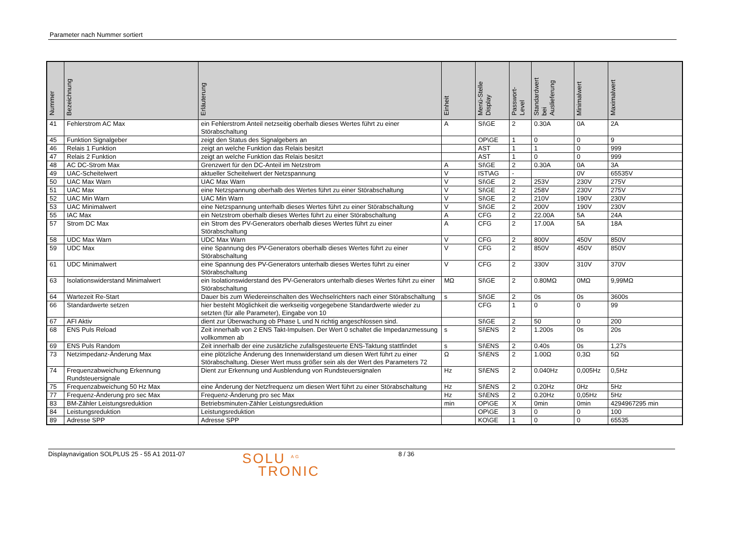Parameter nach Nummer sortiert
| Nummer | Bezeichnung | Erläuterung | Einheit | Menü-Stelle Display | Passwort- Level | Standardwert bei Auslieferung | Minimalwert | Maximalwert |
| --- | --- | --- | --- | --- | --- | --- | --- | --- |
| 41 | Fehlerstrom AC Max | ein Fehlerstrom Anteil netzseitig oberhalb dieses Wertes führt zu einer Störabschaltung | A | SI\GE | 2 | 0.30A | 0A | 2A |
| 45 | Funktion Signalgeber | zeigt den Status des Signalgebers an | | OP\GE | 1 | 0 | 0 | 9 |
| 46 | Relais 1 Funktion | zeigt an welche Funktion das Relais besitzt | | AST | 1 | 1 | 0 | 999 |
| 47 | Relais 2 Funktion | zeigt an welche Funktion das Relais besitzt | | AST | 1 | 0 | 0 | 999 |
| 48 | AC DC-Strom Max | Grenzwert für den DC-Anteil im Netzstrom | A | SI\GE | 2 | 0.30A | 0A | 3A |
| 49 | UAC-Scheitelwert | aktueller Scheitelwert der Netzspannung | V | IST\AG | - | | 0V | 65535V |
| 50 | UAC Max Warn | UAC Max Warn | V | SI\GE | 2 | 253V | 230V | 275V |
| 51 | UAC Max | eine Netzspannung oberhalb des Wertes führt zu einer Störabschaltung | V | SI\GE | 2 | 258V | 230V | 275V |
| 52 | UAC Min Warn | UAC Min Warn | V | SI\GE | 2 | 210V | 190V | 230V |
| 53 | UAC Minimalwert | eine Netzspannung unterhalb dieses Wertes führt zu einer Störabschaltung | V | SI\GE | 2 | 200V | 190V | 230V |
| 55 | IAC Max | ein Netzstrom oberhalb dieses Wertes führt zu einer Störabschaltung | A | CFG | 2 | 22.00A | 5A | 24A |
| 57 | Strom DC Max | ein Strom des PV-Generators oberhalb dieses Wertes führt zu einer Störabschaltung | A | CFG | 2 | 17.00A | 5A | 18A |
| 58 | UDC Max Warn | UDC Max Warn | V | CFG | 2 | 800V | 450V | 850V |
| 59 | UDC Max | eine Spannung des PV-Generators oberhalb dieses Wertes führt zu einer Störabschaltung | V | CFG | 2 | 850V | 450V | 850V |
| 61 | UDC Minimalwert | eine Spannung des PV-Generators unterhalb dieses Wertes führt zu einer Störabschaltung | V | CFG | 2 | 330V | 310V | 370V |
| 63 | Isolationswiderstand Minimalwert | ein Isolationswiderstand des PV-Generators unterhalb dieses Wertes führt zu einer Störabschaltung | MΩ | SI\GE | 2 | 0.80MΩ | 0MΩ | 9,99MΩ |
| 64 | Wartezeit Re-Start | Dauer bis zum Wiedereinschalten des Wechselrichters nach einer Störabschaltung | s | SI\GE | 2 | 0s | 0s | 3600s |
| 66 | Standardwerte setzen | hier besteht Möglichkeit die werkseitig vorgegebene Standardwerte wieder zu setzten (für alle Parameter), Eingabe von 10 | | CFG | 1 | 0 | 0 | 99 |
| 67 | AFI Aktiv | dient zur Überwachung ob Phase L und N richtig angeschlossen sind. | | SI\GE | 2 | 50 | 0 | 200 |
| 68 | ENS Puls Reload | Zeit innerhalb von 2 ENS Takt-Impulsen. Der Wert 0 schaltet die Impedanzmessung vollkommen ab | s | SI\ENS | 2 | 1.200s | 0s | 20s |
| 69 | ENS Puls Random | Zeit innerhalb der eine zusätzliche zufallsgesteuerte ENS-Taktung stattfindet | s | SI\ENS | 2 | 0.40s | 0s | 1,27s |
| 73 | Netzimpedanz-Änderung Max | eine plötzliche Änderung des Innenwiderstand um diesen Wert führt zu einer Störabschaltung. Dieser Wert muss größer sein als der Wert des Parameters 72 | Ω | SI\ENS | 2 | 1.00Ω | 0,3Ω | 5Ω |
| 74 | Frequenzabweichung Erkennung Rundsteuersignale | Dient zur Erkennung und Ausblendung von Rundsteuersignalen | Hz | SI\ENS | 2 | 0.040Hz | 0,005Hz | 0,5Hz |
| 75 | Frequenzabweichung 50 Hz Max | eine Änderung der Netzfrequenz um diesen Wert führt zu einer Störabschaltung | Hz | SI\ENS | 2 | 0.20Hz | 0Hz | 5Hz |
| 77 | Frequenz-Änderung pro sec Max | Frequenz-Änderung pro sec Max | Hz | SI\ENS | 2 | 0.20Hz | 0,05Hz | 5Hz |
| 83 | BM-Zähler Leistungsreduktion | Betriebsminuten-Zähler Leistungsreduktion | min | OP\GE | X | 0min | 0min | 4294967295 min |
| 84 | Leistungsreduktion | Leistungsreduktion | | OP\GE | 3 | 0 | 0 | 100 |
| 89 | Adresse SPP | Adresse SPP | | KO\GE | 1 | 0 | 0 | 65535 |
Displaynavigation SOLPLUS 25 - 55 A1 2011-07
SOLU <sup>AG</sup>
TRONIC
8 / 36